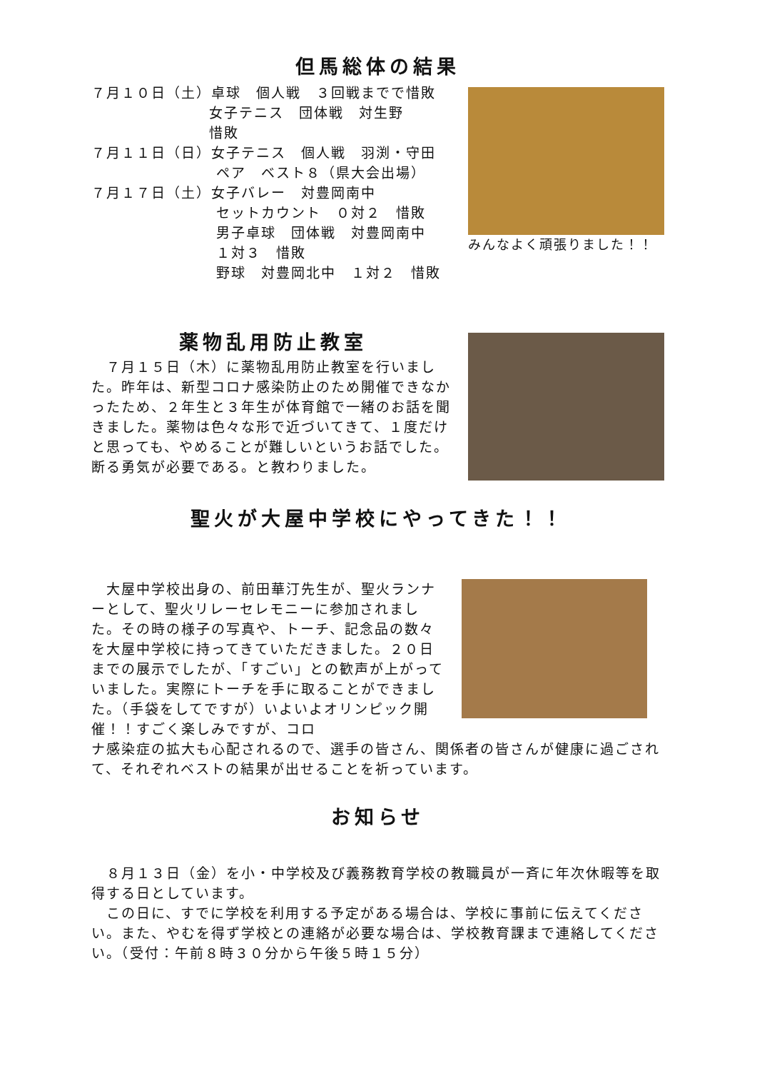但馬総体の結果
７月１０日（土）卓球　個人戦　３回戦までで惜敗
女子テニス　団体戦　対生野
惜敗
７月１１日（日）女子テニス　個人戦　羽渕・守田
ペア　ベスト８（県大会出場）
７月１７日（土）女子バレー　対豊岡南中
セットカウント　０対２　惜敗
男子卓球　団体戦　対豊岡南中
１対３　惜敗
野球　対豊岡北中　１対２　惜敗
みんなよく頑張りました！！
薬物乱用防止教室
　７月１５日（木）に薬物乱用防止教室を行いました。昨年は、新型コロナ感染防止のため開催できなかったため、２年生と３年生が体育館で一緒のお話を聞きました。薬物は色々な形で近づいてきて、１度だけと思っても、やめることが難しいというお話でした。断る勇気が必要である。と教わりました。
聖火が大屋中学校にやってきた！！
　大屋中学校出身の、前田華汀先生が、聖火ランナーとして、聖火リレーセレモニーに参加されました。その時の様子の写真や、トーチ、記念品の数々を大屋中学校に持ってきていただきました。２０日までの展示でしたが、「すごい」との歓声が上がっていました。実際にトーチを手に取ることができました。（手袋をしてですが）いよいよオリンピック開催！！すごく楽しみですが、コロ
ナ感染症の拡大も心配されるので、選手の皆さん、関係者の皆さんが健康に過ごされて、それぞれベストの結果が出せることを祈っています。
お知らせ
　８月１３日（金）を小・中学校及び義務教育学校の教職員が一斉に年次休暇等を取得する日としています。
　この日に、すでに学校を利用する予定がある場合は、学校に事前に伝えてください。また、やむを得ず学校との連絡が必要な場合は、学校教育課まで連絡してください。（受付：午前８時３０分から午後５時１５分）